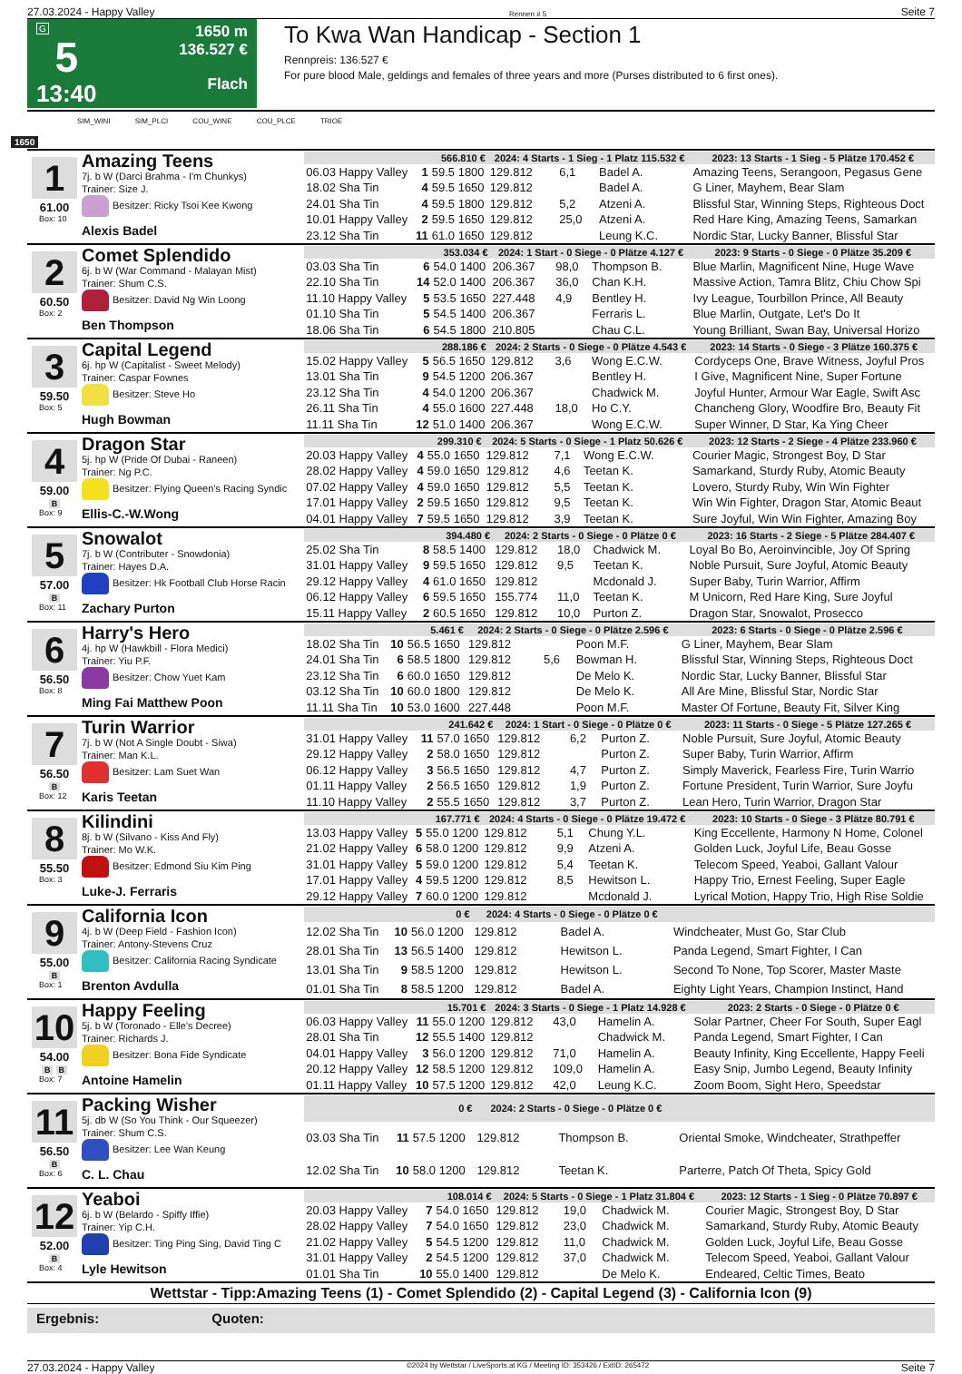27.03.2024 - Happy Valley Rennen # 5 Seite 7
G
5
13:40
1650 m
136.527 €
Flach
To Kwa Wan Handicap - Section 1
Rennpreis: 136.527 €
For pure blood Male, geldings and females of three years and more (Purses distributed to 6 first ones).
SIM_WINI SIM_PLCI COU_WINE COU_PLCE TRIOE
1650
1
61.00
Box: 10
Amazing Teens
7j. b W (Darci Brahma - I'm Chunkys)
Trainer: Size J.
Besitzer: Ricky Tsoi Kee Kwong
Alexis Badel
| 566.810 € | | | 2024: 4 Starts - 1 Sieg - 1 Platz 115.532 € | | | | 2023: 13 Starts - 1 Sieg - 5 Plätze 170.452 € |
| --- | --- | --- | --- | --- | --- | --- | --- |
| 06.03 Happy Valley | 1 | 59.5 1800 | 129.812 | 6,1 | Badel A. | Amazing Teens, Serangoon, Pegasus Gene | |
| 18.02 Sha Tin | 4 | 59.5 1650 | 129.812 | | Badel A. | G Liner, Mayhem, Bear Slam | |
| 24.01 Sha Tin | 4 | 59.5 1800 | 129.812 | 5,2 | Atzeni A. | Blissful Star, Winning Steps, Righteous Doct | |
| 10.01 Happy Valley | 2 | 59.5 1650 | 129.812 | 25,0 | Atzeni A. | Red Hare King, Amazing Teens, Samarkan | |
| 23.12 Sha Tin | 11 | 61.0 1650 | 129.812 | | Leung K.C. | Nordic Star, Lucky Banner, Blissful Star | |
2
60.50
Box: 2
Comet Splendido
6j. b W (War Command - Malayan Mist)
Trainer: Shum C.S.
Besitzer: David Ng Win Loong
Ben Thompson
| 353.034 € | | | 2024: 1 Start - 0 Siege - 0 Plätze 4.127 € | | | | 2023: 9 Starts - 0 Siege - 0 Plätze 35.209 € |
| --- | --- | --- | --- | --- | --- | --- | --- |
| 03.03 Sha Tin | 6 | 54.0 1400 | 206.367 | 98,0 | Thompson B. | Blue Marlin, Magnificent Nine, Huge Wave | |
| 22.10 Sha Tin | 14 | 52.0 1400 | 206.367 | 36,0 | Chan K.H. | Massive Action, Tamra Blitz, Chiu Chow Spi | |
| 11.10 Happy Valley | 5 | 53.5 1650 | 227.448 | 4,9 | Bentley H. | Ivy League, Tourbillon Prince, All Beauty | |
| 01.10 Sha Tin | 5 | 54.5 1400 | 206.367 | | Ferraris L. | Blue Marlin, Outgate, Let's Do It | |
| 18.06 Sha Tin | 6 | 54.5 1800 | 210.805 | | Chau C.L. | Young Brilliant, Swan Bay, Universal Horizo | |
3
59.50
Box: 5
Capital Legend
6j. hp W (Capitalist - Sweet Melody)
Trainer: Caspar Fownes
Besitzer: Steve Ho
Hugh Bowman
| 288.186 € | | | 2024: 2 Starts - 0 Siege - 0 Plätze 4.543 € | | | | 2023: 14 Starts - 0 Siege - 3 Plätze 160.375 € |
| --- | --- | --- | --- | --- | --- | --- | --- |
| 15.02 Happy Valley | 5 | 56.5 1650 | 129.812 | 3,6 | Wong E.C.W. | Cordyceps One, Brave Witness, Joyful Pros | |
| 13.01 Sha Tin | 9 | 54.5 1200 | 206.367 | | Bentley H. | I Give, Magnificent Nine, Super Fortune | |
| 23.12 Sha Tin | 4 | 54.0 1200 | 206.367 | | Chadwick M. | Joyful Hunter, Armour War Eagle, Swift Asc | |
| 26.11 Sha Tin | 4 | 55.0 1600 | 227.448 | 18,0 | Ho C.Y. | Chancheng Glory, Woodfire Bro, Beauty Fit | |
| 11.11 Sha Tin | 12 | 51.0 1400 | 206.367 | | Wong E.C.W. | Super Winner, D Star, Ka Ying Cheer | |
4
59.00
B
Box: 9
Dragon Star
5j. hp W (Pride Of Dubai - Raneen)
Trainer: Ng P.C.
Besitzer: Flying Queen's Racing Syndic
Ellis-C.-W.Wong
| 299.310 € | | | 2024: 5 Starts - 0 Siege - 1 Platz 50.626 € | | | | 2023: 12 Starts - 2 Siege - 4 Plätze 233.960 € |
| --- | --- | --- | --- | --- | --- | --- | --- |
| 20.03 Happy Valley | 4 | 55.0 1650 | 129.812 | 7,1 | Wong E.C.W. | Courier Magic, Strongest Boy, D Star | |
| 28.02 Happy Valley | 4 | 59.0 1650 | 129.812 | 4,6 | Teetan K. | Samarkand, Sturdy Ruby, Atomic Beauty | |
| 07.02 Happy Valley | 4 | 59.0 1650 | 129.812 | 5,5 | Teetan K. | Lovero, Sturdy Ruby, Win Win Fighter | |
| 17.01 Happy Valley | 2 | 59.5 1650 | 129.812 | 9,5 | Teetan K. | Win Win Fighter, Dragon Star, Atomic Beaut | |
| 04.01 Happy Valley | 7 | 59.5 1650 | 129.812 | 3,9 | Teetan K. | Sure Joyful, Win Win Fighter, Amazing Boy | |
5
57.00
B
Box: 11
Snowalot
7j. b W (Contributer - Snowdonia)
Trainer: Hayes D.A.
Besitzer: Hk Football Club Horse Racin
Zachary Purton
| 394.480 € | | | 2024: 2 Starts - 0 Siege - 0 Plätze 0 € | | | | 2023: 16 Starts - 2 Siege - 5 Plätze 284.407 € |
| --- | --- | --- | --- | --- | --- | --- | --- |
| 25.02 Sha Tin | 8 | 58.5 1400 | 129.812 | 18,0 | Chadwick M. | Loyal Bo Bo, Aeroinvincible, Joy Of Spring | |
| 31.01 Happy Valley | 9 | 59.5 1650 | 129.812 | 9,5 | Teetan K. | Noble Pursuit, Sure Joyful, Atomic Beauty | |
| 29.12 Happy Valley | 4 | 61.0 1650 | 129.812 | | Mcdonald J. | Super Baby, Turin Warrior, Affirm | |
| 06.12 Happy Valley | 6 | 59.5 1650 | 155.774 | 11,0 | Teetan K. | M Unicorn, Red Hare King, Sure Joyful | |
| 15.11 Happy Valley | 2 | 60.5 1650 | 129.812 | 10,0 | Purton Z. | Dragon Star, Snowalot, Prosecco | |
6
56.50
Box: 8
Harry's Hero
4j. hp W (Hawkbill - Flora Medici)
Trainer: Yiu P.F.
Besitzer: Chow Yuet Kam
Ming Fai Matthew Poon
| 5.461 € | | | 2024: 2 Starts - 0 Siege - 0 Plätze 2.596 € | | | | 2023: 6 Starts - 0 Siege - 0 Plätze 2.596 € |
| --- | --- | --- | --- | --- | --- | --- | --- |
| 18.02 Sha Tin | 10 | 56.5 1650 | 129.812 | | Poon M.F. | G Liner, Mayhem, Bear Slam | |
| 24.01 Sha Tin | 6 | 58.5 1800 | 129.812 | 5,6 | Bowman H. | Blissful Star, Winning Steps, Righteous Doct | |
| 23.12 Sha Tin | 6 | 60.0 1650 | 129.812 | | De Melo K. | Nordic Star, Lucky Banner, Blissful Star | |
| 03.12 Sha Tin | 10 | 60.0 1800 | 129.812 | | De Melo K. | All Are Mine, Blissful Star, Nordic Star | |
| 11.11 Sha Tin | 10 | 53.0 1600 | 227.448 | | Poon M.F. | Master Of Fortune, Beauty Fit, Silver King | |
7
56.50
B
Box: 12
Turin Warrior
7j. b W (Not A Single Doubt - Siwa)
Trainer: Man K.L.
Besitzer: Lam Suet Wan
Karis Teetan
| 241.642 € | | | 2024: 1 Start - 0 Siege - 0 Plätze 0 € | | | | 2023: 11 Starts - 0 Siege - 5 Plätze 127.265 € |
| --- | --- | --- | --- | --- | --- | --- | --- |
| 31.01 Happy Valley | 11 | 57.0 1650 | 129.812 | 6,2 | Purton Z. | Noble Pursuit, Sure Joyful, Atomic Beauty | |
| 29.12 Happy Valley | 2 | 58.0 1650 | 129.812 | | Purton Z. | Super Baby, Turin Warrior, Affirm | |
| 06.12 Happy Valley | 3 | 56.5 1650 | 129.812 | 4,7 | Purton Z. | Simply Maverick, Fearless Fire, Turin Warrio | |
| 01.11 Happy Valley | 2 | 56.5 1650 | 129.812 | 1,9 | Purton Z. | Fortune President, Turin Warrior, Sure Joyfu | |
| 11.10 Happy Valley | 2 | 55.5 1650 | 129.812 | 3,7 | Purton Z. | Lean Hero, Turin Warrior, Dragon Star | |
8
55.50
Box: 3
Kilindini
8j. b W (Silvano - Kiss And Fly)
Trainer: Mo W.K.
Besitzer: Edmond Siu Kim Ping
Luke-J. Ferraris
| 167.771 € | | | 2024: 4 Starts - 0 Siege - 0 Plätze 19.472 € | | | | 2023: 10 Starts - 0 Siege - 3 Plätze 80.791 € |
| --- | --- | --- | --- | --- | --- | --- | --- |
| 13.03 Happy Valley | 5 | 55.0 1200 | 129.812 | 5,1 | Chung Y.L. | King Eccellente, Harmony N Home, Colonel | |
| 21.02 Happy Valley | 6 | 58.0 1200 | 129.812 | 9,9 | Atzeni A. | Golden Luck, Joyful Life, Beau Gosse | |
| 31.01 Happy Valley | 5 | 59.0 1200 | 129.812 | 5,4 | Teetan K. | Telecom Speed, Yeaboi, Gallant Valour | |
| 17.01 Happy Valley | 4 | 59.5 1200 | 129.812 | 8,5 | Hewitson L. | Happy Trio, Ernest Feeling, Super Eagle | |
| 29.12 Happy Valley | 7 | 60.0 1200 | 129.812 | | Mcdonald J. | Lyrical Motion, Happy Trio, High Rise Soldie | |
9
55.00
B
Box: 1
California Icon
4j. b W (Deep Field - Fashion Icon)
Trainer: Antony-Stevens Cruz
Besitzer: California Racing Syndicate
Brenton Avdulla
| 0 € | | | 2024: 4 Starts - 0 Siege - 0 Plätze 0 € | | | | |
| --- | --- | --- | --- | --- | --- | --- | --- |
| 12.02 Sha Tin | 10 | 56.0 1200 | 129.812 | | Badel A. | Windcheater, Must Go, Star Club | |
| 28.01 Sha Tin | 13 | 56.5 1400 | 129.812 | | Hewitson L. | Panda Legend, Smart Fighter, I Can | |
| 13.01 Sha Tin | 9 | 58.5 1200 | 129.812 | | Hewitson L. | Second To None, Top Scorer, Master Maste | |
| 01.01 Sha Tin | 8 | 58.5 1200 | 129.812 | | Badel A. | Eighty Light Years, Champion Instinct, Hand | |
10
54.00
B B
Box: 7
Happy Feeling
5j. b W (Toronado - Elle's Decree)
Trainer: Richards J.
Besitzer: Bona Fide Syndicate
Antoine Hamelin
| 15.701 € | | | 2024: 3 Starts - 0 Siege - 1 Platz 14.928 € | | | | 2023: 2 Starts - 0 Siege - 0 Plätze 0 € |
| --- | --- | --- | --- | --- | --- | --- | --- |
| 06.03 Happy Valley | 11 | 55.0 1200 | 129.812 | 43,0 | Hamelin A. | Solar Partner, Cheer For South, Super Eagl | |
| 28.01 Sha Tin | 12 | 55.5 1400 | 129.812 | | Chadwick M. | Panda Legend, Smart Fighter, I Can | |
| 04.01 Happy Valley | 3 | 56.0 1200 | 129.812 | 71,0 | Hamelin A. | Beauty Infinity, King Eccellente, Happy Feeli | |
| 20.12 Happy Valley | 12 | 58.5 1200 | 129.812 | 109,0 | Hamelin A. | Easy Snip, Jumbo Legend, Beauty Infinity | |
| 01.11 Happy Valley | 10 | 57.5 1200 | 129.812 | 42,0 | Leung K.C. | Zoom Boom, Sight Hero, Speedstar | |
11
56.50
B
Box: 6
Packing Wisher
5j. db W (So You Think - Our Squeezer)
Trainer: Shum C.S.
Besitzer: Lee Wan Keung
C. L. Chau
| 0 € | | | 2024: 2 Starts - 0 Siege - 0 Plätze 0 € | | | | |
| --- | --- | --- | --- | --- | --- | --- | --- |
| 03.03 Sha Tin | 11 | 57.5 1200 | 129.812 | | Thompson B. | Oriental Smoke, Windcheater, Strathpeffer | |
| 12.02 Sha Tin | 10 | 58.0 1200 | 129.812 | | Teetan K. | Parterre, Patch Of Theta, Spicy Gold | |
12
52.00
B
Box: 4
Yeaboi
6j. b W (Belardo - Spiffy Iffie)
Trainer: Yip C.H.
Besitzer: Ting Ping Sing, David Ting C
Lyle Hewitson
| 108.014 € | | | 2024: 5 Starts - 0 Siege - 1 Platz 31.804 € | | | | 2023: 12 Starts - 1 Sieg - 0 Plätze 70.897 € |
| --- | --- | --- | --- | --- | --- | --- | --- |
| 20.03 Happy Valley | 7 | 54.0 1650 | 129.812 | 19,0 | Chadwick M. | Courier Magic, Strongest Boy, D Star | |
| 28.02 Happy Valley | 7 | 54.0 1650 | 129.812 | 23,0 | Chadwick M. | Samarkand, Sturdy Ruby, Atomic Beauty | |
| 21.02 Happy Valley | 5 | 54.5 1200 | 129.812 | 11,0 | Chadwick M. | Golden Luck, Joyful Life, Beau Gosse | |
| 31.01 Happy Valley | 2 | 54.5 1200 | 129.812 | 37,0 | Chadwick M. | Telecom Speed, Yeaboi, Gallant Valour | |
| 01.01 Sha Tin | 10 | 55.0 1400 | 129.812 | | De Melo K. | Endeared, Celtic Times, Beato | |
Wettstar - Tipp:Amazing Teens (1) - Comet Splendido (2) - Capital Legend (3) - California Icon (9)
Ergebnis: Quoten:
27.03.2024 - Happy Valley ©2024 by Wettstar / LiveSports.at KG / Meeting ID: 353426 / ExtID: 265472 Seite 7